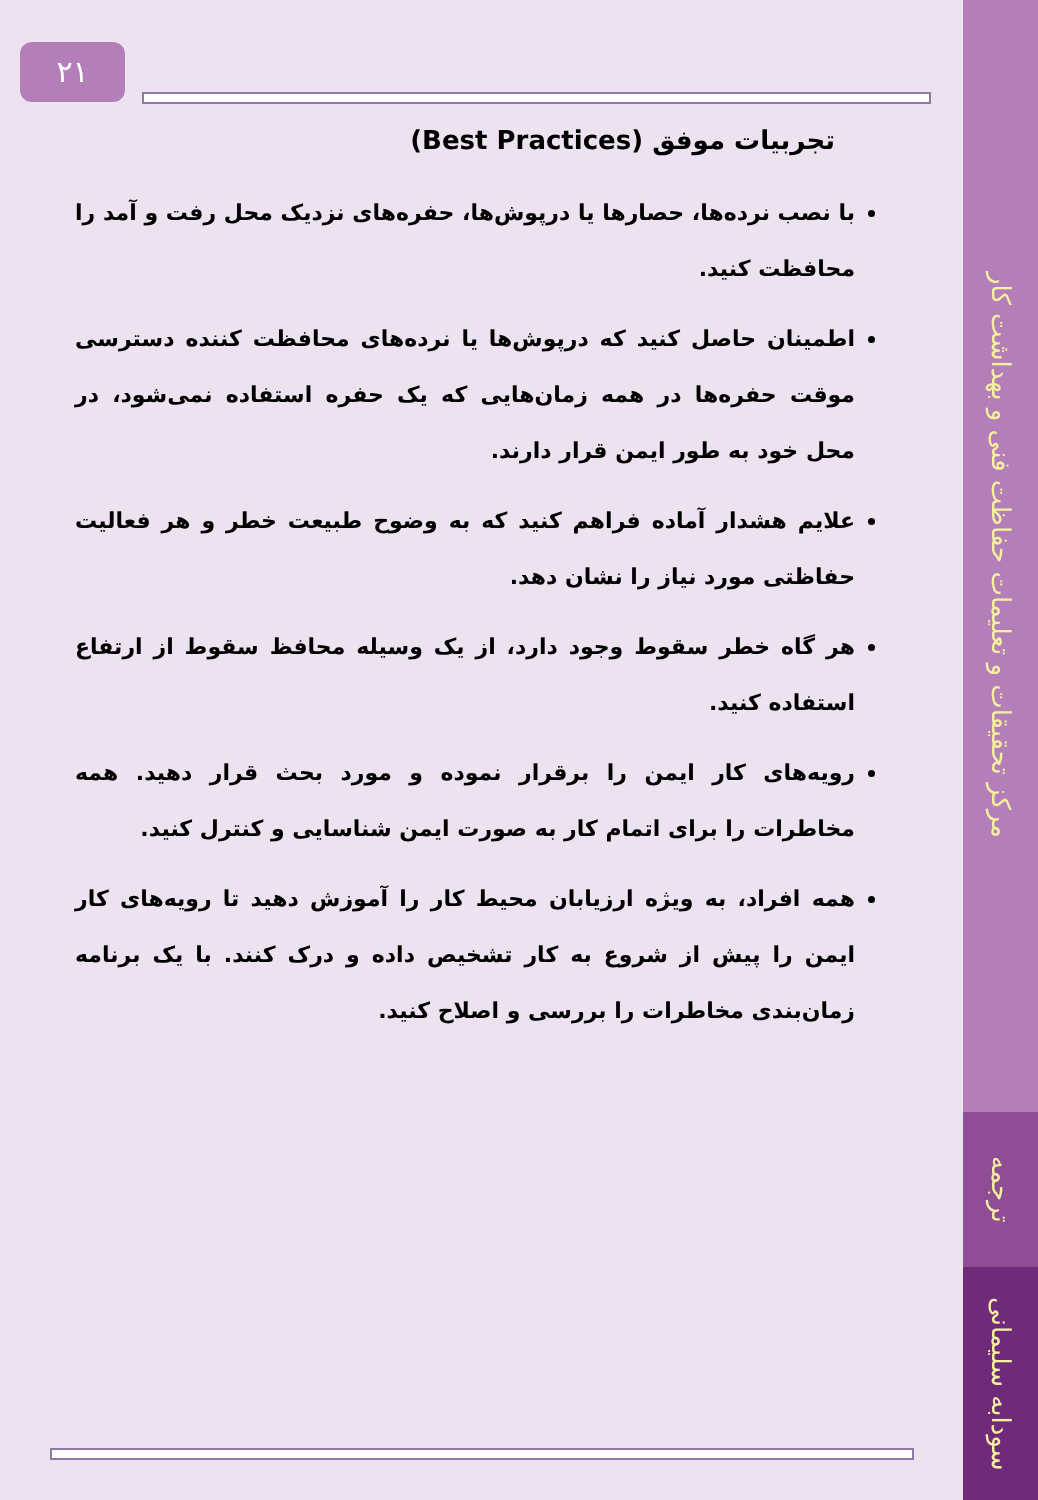مرکز تحقیقات و تعلیمات حفاظت فنی و بهداشت کار
ترجمه
سودابه سلیمانی
۲۱
تجربیات موفق (Best Practices)
با نصب نرده‌ها، حصارها یا درپوش‌ها، حفره‌های نزدیک محل رفت و آمد را محافظت کنید.
اطمینان حاصل کنید که درپوش‌ها یا نرده‌های محافظت کننده دسترسی موقت حفره‌ها در همه زمان‌هایی که یک حفره استفاده نمی‌شود، در محل خود به طور ایمن قرار دارند.
علایم هشدار آماده فراهم کنید که به وضوح طبیعت خطر و هر فعالیت حفاظتی مورد نیاز را نشان دهد.
هر گاه خطر سقوط وجود دارد، از یک وسیله محافظ سقوط از ارتفاع استفاده کنید.
رویه‌های کار ایمن را برقرار نموده و مورد بحث قرار دهید. همه مخاطرات را برای اتمام کار به صورت ایمن شناسایی و کنترل کنید.
همه افراد، به ویژه ارزیابان محیط کار را آموزش دهید تا رویه‌های کار ایمن را پیش از شروع به کار تشخیص داده و درک کنند. با یک برنامه زمان‌بندی مخاطرات را بررسی و اصلاح کنید.